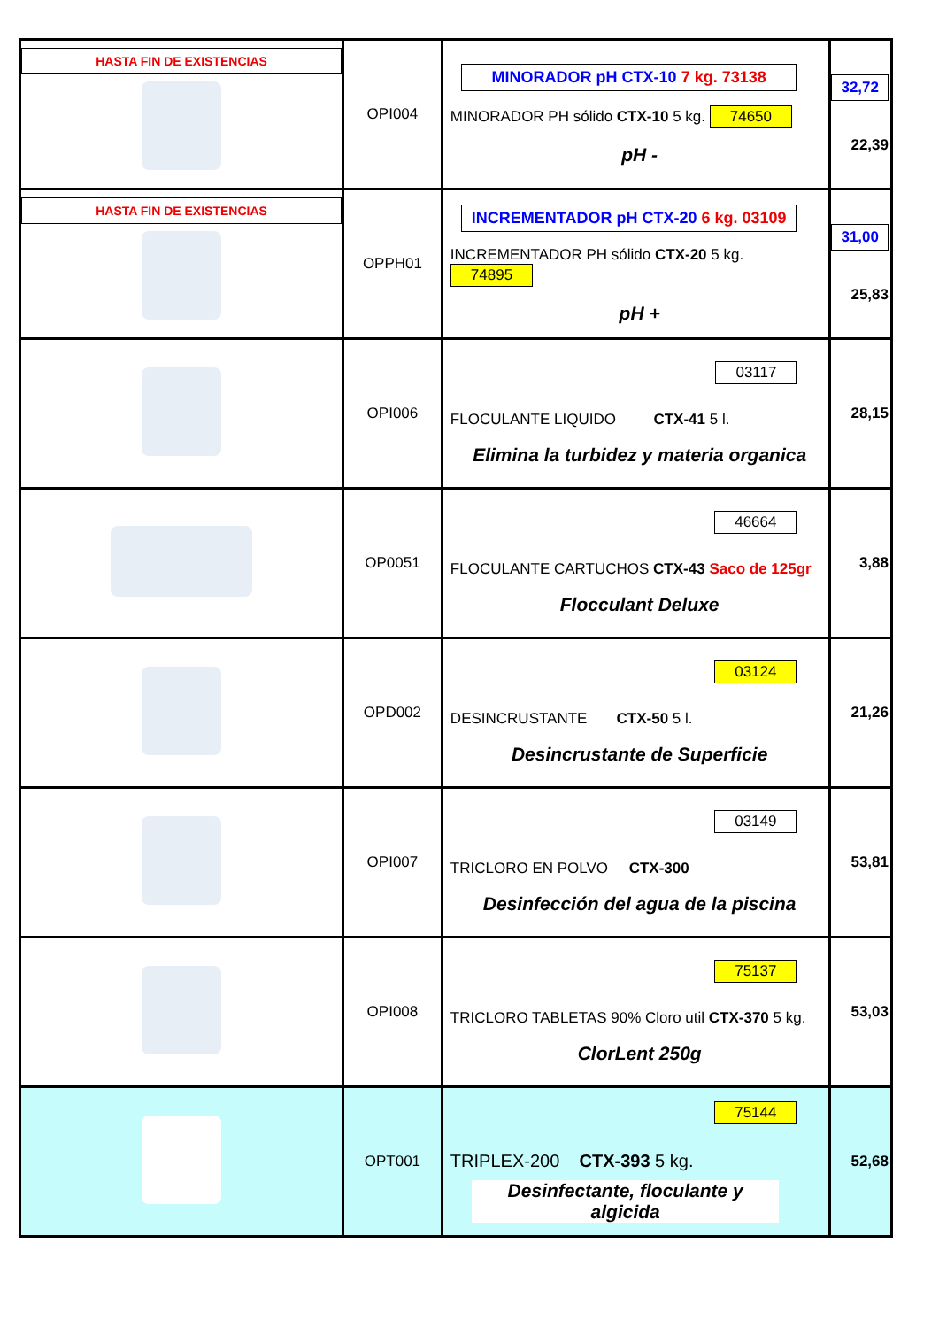| HASTA FIN DE EXISTENCIAS | OPI004 | MINORADOR pH CTX-10 7 kg. 73138 MINORADOR PH sólido CTX-10 5 kg. 74650 pH - | 32,72 22,39 |
| HASTA FIN DE EXISTENCIAS | OPPH01 | INCREMENTADOR pH CTX-20 6 kg. 03109 INCREMENTADOR PH sólido CTX-20 5 kg. 74895 pH + | 31,00 25,83 |
| | OPI006 | 03117 FLOCULANTE LIQUIDO CTX-41 5 l. Elimina la turbidez y materia organica | 28,15 |
| | OP0051 | 46664 FLOCULANTE CARTUCHOS CTX-43 Saco de 125gr Flocculant Deluxe | 3,88 |
| | OPD002 | 03124 DESINCRUSTANTE CTX-50 5 l. Desincrustante de Superficie | 21,26 |
| | OPI007 | 03149 TRICLORO EN POLVO CTX-300 Desinfección del agua de la piscina | 53,81 |
| | OPI008 | 75137 TRICLORO TABLETAS 90% Cloro util CTX-370 5 kg. ClorLent 250g | 53,03 |
| | OPT001 | 75144 TRIPLEX-200 CTX-393 5 kg. Desinfectante, floculante y algicida | 52,68 |